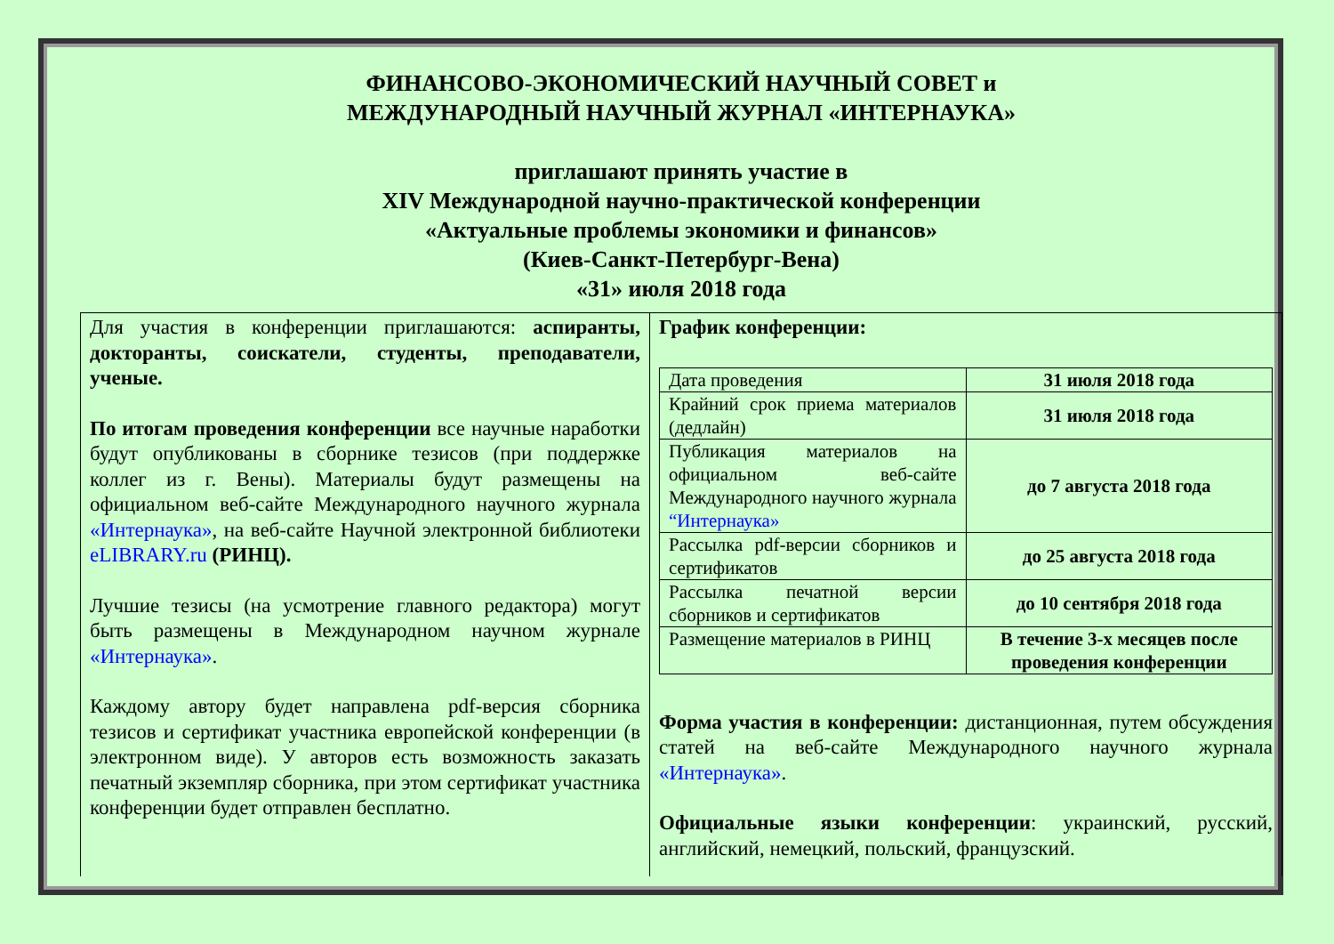ФИНАНСОВО-ЭКОНОМИЧЕСКИЙ НАУЧНЫЙ СОВЕТ и
МЕЖДУНАРОДНЫЙ НАУЧНЫЙ ЖУРНАЛ «ИНТЕРНАУКА»
приглашают принять участие в
XIV Международной научно-практической конференции
«Актуальные проблемы экономики и финансов»
(Киев-Санкт-Петербург-Вена)
«31» июля 2018 года
Для участия в конференции приглашаются: аспиранты, докторанты, соискатели, студенты, преподаватели, ученые.
По итогам проведения конференции все научные наработки будут опубликованы в сборнике тезисов (при поддержке коллег из г. Вены). Материалы будут размещены на официальном веб-сайте Международного научного журнала «Интернаука», на веб-сайте Научной электронной библиотеки eLIBRARY.ru (РИНЦ).
Лучшие тезисы (на усмотрение главного редактора) могут быть размещены в Международном научном журнале «Интернаука».
Каждому автору будет направлена pdf-версия сборника тезисов и сертификат участника европейской конференции (в электронном виде). У авторов есть возможность заказать печатный экземпляр сборника, при этом сертификат участника конференции будет отправлен бесплатно.
График конференции:
| Дата проведения | 31 июля 2018 года |
| Крайний срок приема материалов (дедлайн) | 31 июля 2018 года |
| Публикация материалов на официальном веб-сайте Международного научного журнала “Интернаука» | до 7 августа 2018 года |
| Рассылка pdf-версии сборников и сертификатов | до 25 августа 2018 года |
| Рассылка печатной версии сборников и сертификатов | до 10 сентября 2018 года |
| Размещение материалов в РИНЦ | В течение 3-х месяцев после проведения конференции |
Форма участия в конференции: дистанционная, путем обсуждения статей на веб-сайте Международного научного журнала «Интернаука».
Официальные языки конференции: украинский, русский, английский, немецкий, польский, французский.